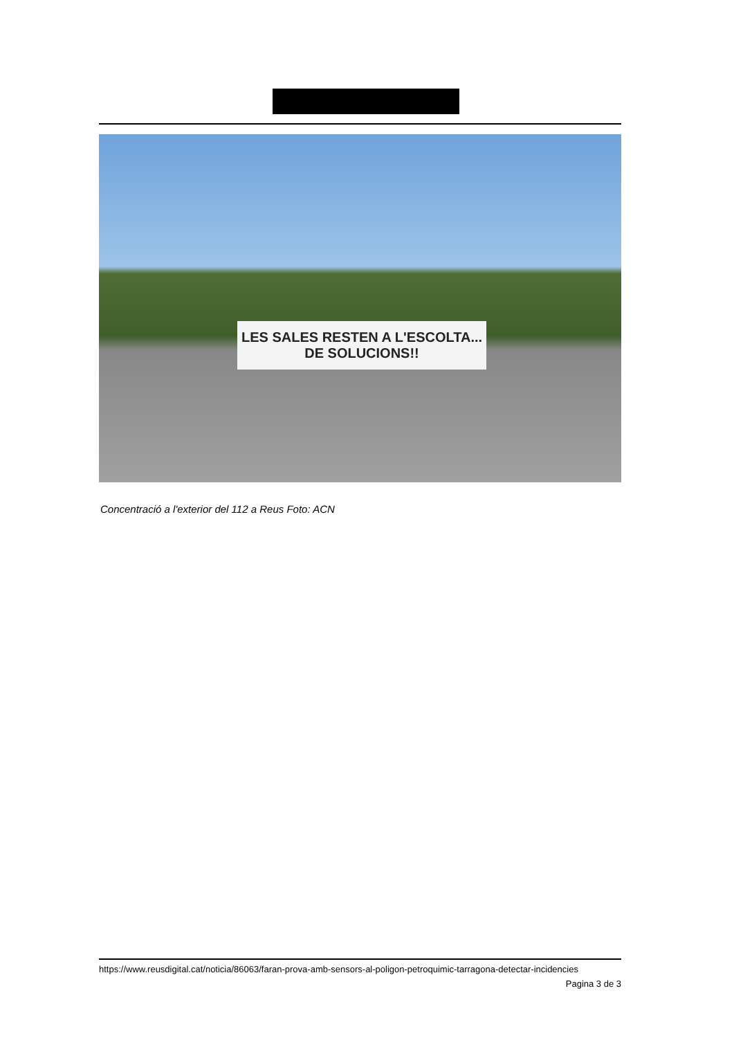LES SALES RESTEN A L'ESCOLTA...
DE SOLUCIONS!!
Concentració a l'exterior del 112 a Reus Foto: ACN
https://www.reusdigital.cat/noticia/86063/faran-prova-amb-sensors-al-poligon-petroquimic-tarragona-detectar-incidencies
Pagina 3 de 3